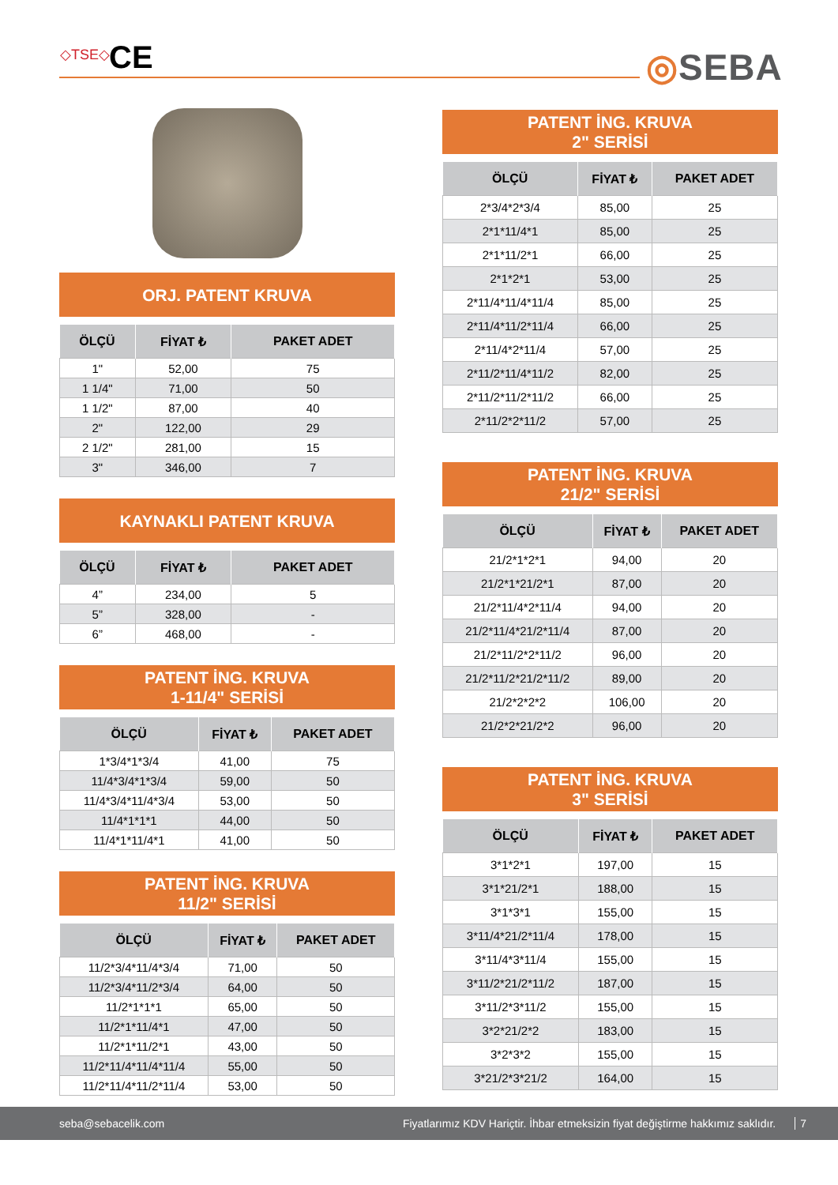◇TSE◇ CE ◎SEBA
ORJ. PATENT KRUVA
| ÖLÇÜ | FİYAT ₺ | PAKET ADET |
| --- | --- | --- |
| 1" | 52,00 | 75 |
| 1 1/4" | 71,00 | 50 |
| 1 1/2" | 87,00 | 40 |
| 2" | 122,00 | 29 |
| 2 1/2" | 281,00 | 15 |
| 3" | 346,00 | 7 |
KAYNAKLI PATENT KRUVA
| ÖLÇÜ | FİYAT ₺ | PAKET ADET |
| --- | --- | --- |
| 4” | 234,00 | 5 |
| 5” | 328,00 | - |
| 6” | 468,00 | - |
PATENT İNG. KRUVA
1-11/4" SERİSİ
| ÖLÇÜ | FİYAT ₺ | PAKET ADET |
| --- | --- | --- |
| 1*3/4*1*3/4 | 41,00 | 75 |
| 11/4*3/4*1*3/4 | 59,00 | 50 |
| 11/4*3/4*11/4*3/4 | 53,00 | 50 |
| 11/4*1*1*1 | 44,00 | 50 |
| 11/4*1*11/4*1 | 41,00 | 50 |
PATENT İNG. KRUVA
11/2" SERİSİ
| ÖLÇÜ | FİYAT ₺ | PAKET ADET |
| --- | --- | --- |
| 11/2*3/4*11/4*3/4 | 71,00 | 50 |
| 11/2*3/4*11/2*3/4 | 64,00 | 50 |
| 11/2*1*1*1 | 65,00 | 50 |
| 11/2*1*11/4*1 | 47,00 | 50 |
| 11/2*1*11/2*1 | 43,00 | 50 |
| 11/2*11/4*11/4*11/4 | 55,00 | 50 |
| 11/2*11/4*11/2*11/4 | 53,00 | 50 |
PATENT İNG. KRUVA
2" SERİSİ
| ÖLÇÜ | FİYAT ₺ | PAKET ADET |
| --- | --- | --- |
| 2*3/4*2*3/4 | 85,00 | 25 |
| 2*1*11/4*1 | 85,00 | 25 |
| 2*1*11/2*1 | 66,00 | 25 |
| 2*1*2*1 | 53,00 | 25 |
| 2*11/4*11/4*11/4 | 85,00 | 25 |
| 2*11/4*11/2*11/4 | 66,00 | 25 |
| 2*11/4*2*11/4 | 57,00 | 25 |
| 2*11/2*11/4*11/2 | 82,00 | 25 |
| 2*11/2*11/2*11/2 | 66,00 | 25 |
| 2*11/2*2*11/2 | 57,00 | 25 |
PATENT İNG. KRUVA
21/2" SERİSİ
| ÖLÇÜ | FİYAT ₺ | PAKET ADET |
| --- | --- | --- |
| 21/2*1*2*1 | 94,00 | 20 |
| 21/2*1*21/2*1 | 87,00 | 20 |
| 21/2*11/4*2*11/4 | 94,00 | 20 |
| 21/2*11/4*21/2*11/4 | 87,00 | 20 |
| 21/2*11/2*2*11/2 | 96,00 | 20 |
| 21/2*11/2*21/2*11/2 | 89,00 | 20 |
| 21/2*2*2*2 | 106,00 | 20 |
| 21/2*2*21/2*2 | 96,00 | 20 |
PATENT İNG. KRUVA
3" SERİSİ
| ÖLÇÜ | FİYAT ₺ | PAKET ADET |
| --- | --- | --- |
| 3*1*2*1 | 197,00 | 15 |
| 3*1*21/2*1 | 188,00 | 15 |
| 3*1*3*1 | 155,00 | 15 |
| 3*11/4*21/2*11/4 | 178,00 | 15 |
| 3*11/4*3*11/4 | 155,00 | 15 |
| 3*11/2*21/2*11/2 | 187,00 | 15 |
| 3*11/2*3*11/2 | 155,00 | 15 |
| 3*2*21/2*2 | 183,00 | 15 |
| 3*2*3*2 | 155,00 | 15 |
| 3*21/2*3*21/2 | 164,00 | 15 |
seba@sebacelik.com Fiyatlarımız KDV Hariçtir. İhbar etmeksizin fiyat değiştirme hakkımız saklıdır. 7